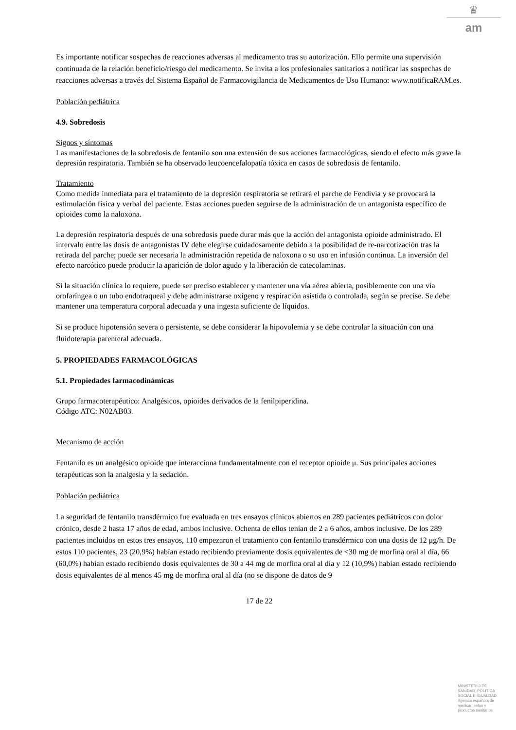♛
am
Es importante notificar sospechas de reacciones adversas al medicamento tras su autorización. Ello permite una supervisión continuada de la relación beneficio/riesgo del medicamento. Se invita a los profesionales sanitarios a notificar las sospechas de reacciones adversas a través del Sistema Español de Farmacovigilancia de Medicamentos de Uso Humano: www.notificaRAM.es.
Población pediátrica
4.9. Sobredosis
Signos y síntomas
Las manifestaciones de la sobredosis de fentanilo son una extensión de sus acciones farmacológicas, siendo el efecto más grave la depresión respiratoria. También se ha observado leucoencefalopatía tóxica en casos de sobredosis de fentanilo.
Tratamiento
Como medida inmediata para el tratamiento de la depresión respiratoria se retirará el parche de Fendivia y se provocará la estimulación física y verbal del paciente. Estas acciones pueden seguirse de la administración de un antagonista específico de opioides como la naloxona.
La depresión respiratoria después de una sobredosis puede durar más que la acción del antagonista opioide administrado. El intervalo entre las dosis de antagonistas IV debe elegirse cuidadosamente debido a la posibilidad de re-narcotización tras la retirada del parche; puede ser necesaria la administración repetida de naloxona o su uso en infusión continua. La inversión del efecto narcótico puede producir la aparición de dolor agudo y la liberación de catecolaminas.
Si la situación clínica lo requiere, puede ser preciso establecer y mantener una vía aérea abierta, posiblemente con una vía orofaríngea o un tubo endotraqueal y debe administrarse oxígeno y respiración asistida o controlada, según se precise. Se debe mantener una temperatura corporal adecuada y una ingesta suficiente de líquidos.
Si se produce hipotensión severa o persistente, se debe considerar la hipovolemia y se debe controlar la situación con una fluidoterapia parenteral adecuada.
5. PROPIEDADES FARMACOLÓGICAS
5.1. Propiedades farmacodinámicas
Grupo farmacoterapéutico: Analgésicos, opioides derivados de la fenilpiperidina.
Código ATC: N02AB03.
Mecanismo de acción
Fentanilo es un analgésico opioide que interacciona fundamentalmente con el receptor opioide μ. Sus principales acciones terapéuticas son la analgesia y la sedación.
Población pediátrica
La seguridad de fentanilo transdérmico fue evaluada en tres ensayos clínicos abiertos en 289 pacientes pediátricos con dolor crónico, desde 2 hasta 17 años de edad, ambos inclusive. Ochenta de ellos tenían de 2 a 6 años, ambos inclusive. De los 289 pacientes incluidos en estos tres ensayos, 110 empezaron el tratamiento con fentanilo transdérmico con una dosis de 12 μg/h. De estos 110 pacientes, 23 (20,9%) habían estado recibiendo previamente dosis equivalentes de <30 mg de morfina oral al día, 66 (60,0%) habían estado recibiendo dosis equivalentes de 30 a 44 mg de morfina oral al día y 12 (10,9%) habían estado recibiendo dosis equivalentes de al menos 45 mg de morfina oral al día (no se dispone de datos de 9
17 de 22
MINISTERIO DE
SANIDAD, POLITICA
SOCIAL E IGUALDAD
Agencia española de
medicamentos y
productos sanitarios